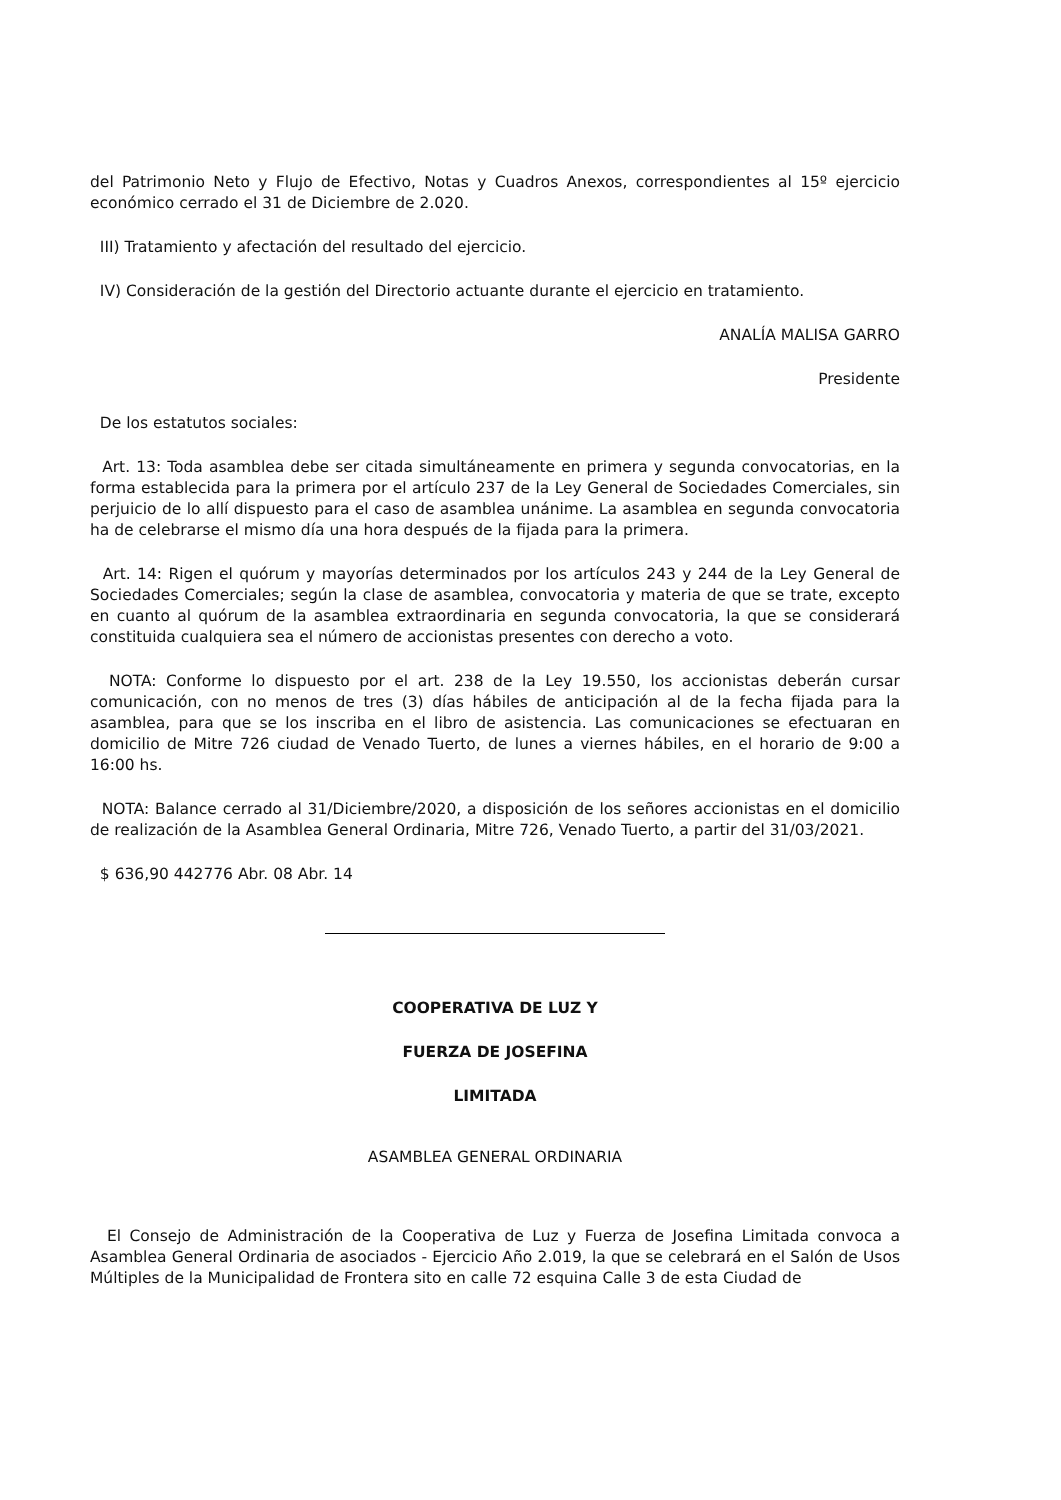del Patrimonio Neto y Flujo de Efectivo, Notas y Cuadros Anexos, correspondientes al 15º ejercicio económico cerrado el 31 de Diciembre de 2.020.
III) Tratamiento y afectación del resultado del ejercicio.
IV) Consideración de la gestión del Directorio actuante durante el ejercicio en tratamiento.
ANALÍA MALISA GARRO
Presidente
De los estatutos sociales:
Art. 13: Toda asamblea debe ser citada simultáneamente en primera y segunda convocatorias, en la forma establecida para la primera por el artículo 237 de la Ley General de Sociedades Comerciales, sin perjuicio de lo allí dispuesto para el caso de asamblea unánime. La asamblea en segunda convocatoria ha de celebrarse el mismo día una hora después de la fijada para la primera.
Art. 14: Rigen el quórum y mayorías determinados por los artículos 243 y 244 de la Ley General de Sociedades Comerciales; según la clase de asamblea, convocatoria y materia de que se trate, excepto en cuanto al quórum de la asamblea extraordinaria en segunda convocatoria, la que se considerará constituida cualquiera sea el número de accionistas presentes con derecho a voto.
NOTA: Conforme lo dispuesto por el art. 238 de la Ley 19.550, los accionistas deberán cursar comunicación, con no menos de tres (3) días hábiles de anticipación al de la fecha fijada para la asamblea, para que se los inscriba en el libro de asistencia. Las comunicaciones se efectuaran en domicilio de Mitre 726 ciudad de Venado Tuerto, de lunes a viernes hábiles, en el horario de 9:00 a 16:00 hs.
NOTA: Balance cerrado al 31/Diciembre/2020, a disposición de los señores accionistas en el domicilio de realización de la Asamblea General Ordinaria, Mitre 726, Venado Tuerto, a partir del 31/03/2021.
$ 636,90 442776 Abr. 08 Abr. 14
COOPERATIVA DE LUZ Y
FUERZA DE JOSEFINA
LIMITADA
ASAMBLEA GENERAL ORDINARIA
El Consejo de Administración de la Cooperativa de Luz y Fuerza de Josefina Limitada convoca a Asamblea General Ordinaria de asociados - Ejercicio Año 2.019, la que se celebrará en el Salón de Usos Múltiples de la Municipalidad de Frontera sito en calle 72 esquina Calle 3 de esta Ciudad de